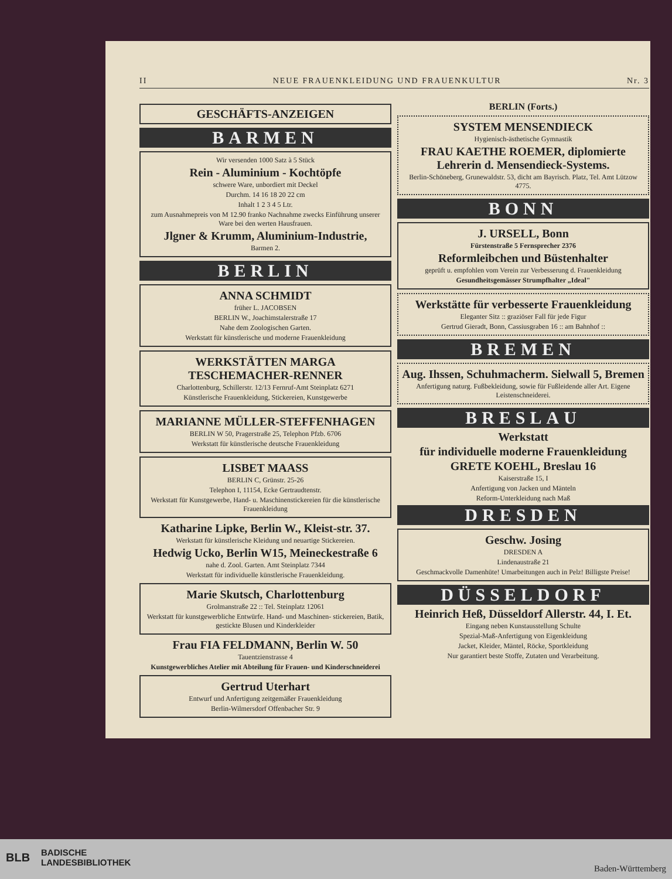II NEUE FRAUENKLEIDUNG UND FRAUENKULTUR Nr. 3
GESCHÄFTS-ANZEIGEN
BARMEN
Wir versenden 1000 Satz à 5 Stück
Rein - Aluminium - Kochtöpfe
schwere Ware, unbordiert mit Deckel
Durchm. 14 16 18 20 22 cm
Inhalt 1 2 3 4 5 Ltr.
zum Ausnahmepreis von M 12.90 franko Nachnahme zwecks Einführung unserer Ware bei den werten Hausfrauen.
Jlgner & Krumm, Aluminium-Industrie,
Barmen 2.
BERLIN
ANNA SCHMIDT
früher L. JACOBSEN
BERLIN W., Joachimstalerstraße 17
Nahe dem Zoologischen Garten.
Werkstatt für künstlerische und moderne Frauenkleidung
WERKSTÄTTEN MARGA TESCHEMACHER-RENNER
Charlottenburg, Schillerstr. 12/13 Fernruf-Amt Steinplatz 6271
Künstlerische Frauenkleidung, Stickereien, Kunstgewerbe
MARIANNE MÜLLER-STEFFENHAGEN
BERLIN W 50, Pragerstraße 25, Telephon Pfzb. 6706
Werkstatt für künstlerische deutsche Frauenkleidung
LISBET MAASS
BERLIN C, Grünstr. 25-26
Telephon I, 11154, Ecke Gertraudtenstr.
Werkstatt für Kunstgewerbe, Hand- u. Maschinenstickereien für die künstlerische Frauenkleidung
Katharine Lipke, Berlin W., Kleist-str. 37.
Werkstatt für künstlerische Kleidung und neuartige Stickereien.
Hedwig Ucko, Berlin W15, Meineckestraße 6
nahe d. Zool. Garten. Amt Steinplatz 7344
Werkstatt für individuelle künstlerische Frauenkleidung.
Marie Skutsch, Charlottenburg
Grolmanstraße 22 :: Tel. Steinplatz 12061
Werkstatt für kunstgewerbliche Entwürfe. Hand- und Maschinen- stickereien, Batik, gestickte Blusen und Kinderkleider
Frau FIA FELDMANN, Berlin W. 50
Tauentzienstrasse 4
Kunstgewerbliches Atelier mit Abteilung für Frauen- und Kinderschneiderei
Gertrud Uterhart
Entwurf und Anfertigung zeitgemäßer Frauenkleidung
Berlin-Wilmersdorf Offenbacher Str. 9
BERLIN (Forts.)
SYSTEM MENSENDIECK
Hygienisch-ästhetische Gymnastik
FRAU KAETHE ROEMER, diplomierte Lehrerin d. Mensendieck-Systems.
Berlin-Schöneberg, Grunewaldstr. 53, dicht am Bayrisch. Platz, Tel. Amt Lützow 4775.
BONN
J. URSELL, Bonn
Fürstenstraße 5 Fernsprecher 2376
Reformleibchen und Büstenhalter
geprüft u. empfohlen vom Verein zur Verbesserung d. Frauenkleidung
Gesundheitsgemässer Strumpfhalter „Ideal"
Werkstätte für verbesserte Frauenkleidung
Eleganter Sitz :: graziöser Fall für jede Figur
Gertrud Gieradt, Bonn, Cassiusgraben 16 :: am Bahnhof ::
BREMEN
Aug. Ihssen, Schuhmacherm. Sielwall 5, Bremen
Anfertigung naturg. Fußbekleidung, sowie für Fußleidende aller Art. Eigene Leistenschneiderei.
BRESLAU
Werkstatt
für individuelle moderne Frauenkleidung
GRETE KOEHL, Breslau 16
Kaiserstraße 15, I
Anfertigung von Jacken und Mänteln
Reform-Unterkleidung nach Maß
DRESDEN
Geschw. Josing
DRESDEN A
Lindenaustraße 21
Geschmackvolle Damenhüte! Umarbeitungen auch in Pelz! Billigste Preise!
DÜSSELDORF
Heinrich Heß, Düsseldorf Allerstr. 44, I. Et.
Eingang neben Kunstausstellung Schulte
Spezial-Maß-Anfertigung von Eigenkleidung
Jacket, Kleider, Mäntel, Röcke, Sportkleidung
Nur garantiert beste Stoffe, Zutaten und Verarbeitung.
BADISCHE
LANDESBIBLIOTHEK
BLB
Baden-Württemberg